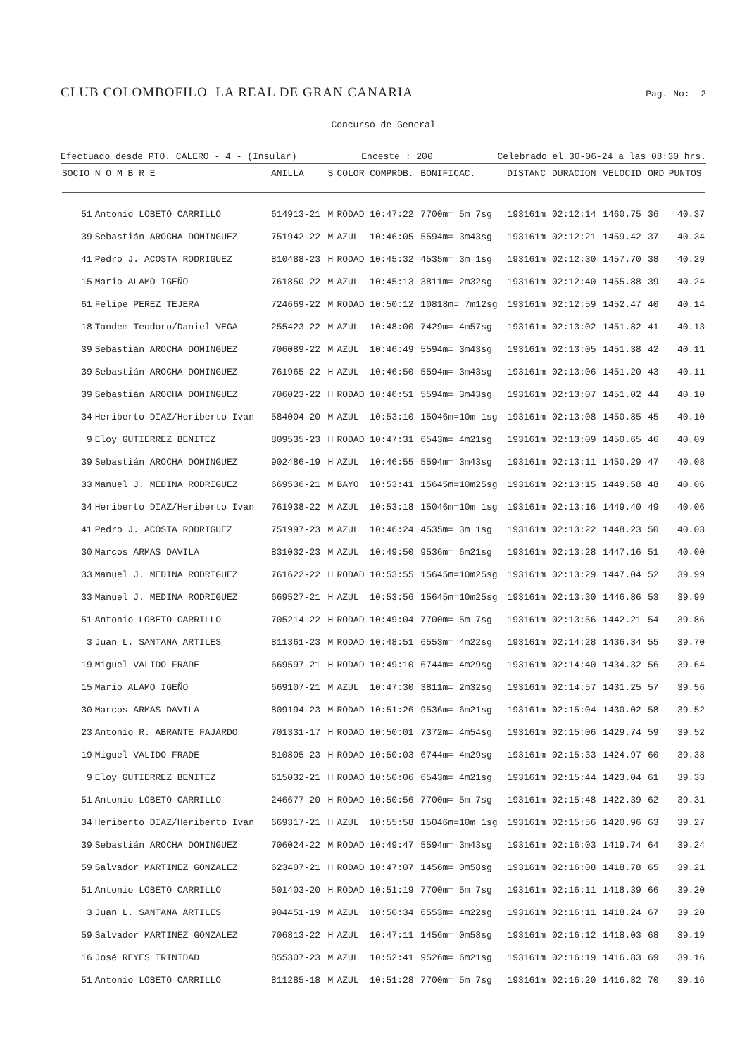CLUB COLOMBOFILO LA REAL DE GRAN CANARIA
Pag. No: 2
Concurso de General
Efectuado desde PTO. CALERO - 4 - (Insular) Enceste : 200 Celebrado el 30-06-24 a las 08:30 hrs.
| SOCIO | N O M B R E | ANILLA | S | COLOR | COMPROB. | BONIFICAC. | DISTANC | DURACION | VELOCID | ORD | PUNTOS |
| --- | --- | --- | --- | --- | --- | --- | --- | --- | --- | --- | --- |
| 51 | Antonio LOBETO CARRILLO | 614913-21 | M | RODAD | 10:47:22 | 7700m= 5m 7sg | 193161m | 02:12:14 | 1460.75 | 36 | 40.37 |
| 39 | Sebastián AROCHA DOMINGUEZ | 751942-22 | M | AZUL | 10:46:05 | 5594m= 3m43sg | 193161m | 02:12:21 | 1459.42 | 37 | 40.34 |
| 41 | Pedro J. ACOSTA RODRIGUEZ | 810488-23 | H | RODAD | 10:45:32 | 4535m= 3m 1sg | 193161m | 02:12:30 | 1457.70 | 38 | 40.29 |
| 15 | Mario ALAMO IGEÑO | 761850-22 | M | AZUL | 10:45:13 | 3811m= 2m32sg | 193161m | 02:12:40 | 1455.88 | 39 | 40.24 |
| 61 | Felipe PEREZ TEJERA | 724669-22 | M | RODAD | 10:50:12 | 10818m= 7m12sg | 193161m | 02:12:59 | 1452.47 | 40 | 40.14 |
| 18 | Tandem Teodoro/Daniel VEGA | 255423-22 | M | AZUL | 10:48:00 | 7429m= 4m57sg | 193161m | 02:13:02 | 1451.82 | 41 | 40.13 |
| 39 | Sebastián AROCHA DOMINGUEZ | 706089-22 | M | AZUL | 10:46:49 | 5594m= 3m43sg | 193161m | 02:13:05 | 1451.38 | 42 | 40.11 |
| 39 | Sebastián AROCHA DOMINGUEZ | 761965-22 | H | AZUL | 10:46:50 | 5594m= 3m43sg | 193161m | 02:13:06 | 1451.20 | 43 | 40.11 |
| 39 | Sebastián AROCHA DOMINGUEZ | 706023-22 | H | RODAD | 10:46:51 | 5594m= 3m43sg | 193161m | 02:13:07 | 1451.02 | 44 | 40.10 |
| 34 | Heriberto DIAZ/Heriberto Ivan | 584004-20 | M | AZUL | 10:53:10 | 15046m=10m 1sg | 193161m | 02:13:08 | 1450.85 | 45 | 40.10 |
| 9 | Eloy GUTIERREZ BENITEZ | 809535-23 | H | RODAD | 10:47:31 | 6543m= 4m21sg | 193161m | 02:13:09 | 1450.65 | 46 | 40.09 |
| 39 | Sebastián AROCHA DOMINGUEZ | 902486-19 | H | AZUL | 10:46:55 | 5594m= 3m43sg | 193161m | 02:13:11 | 1450.29 | 47 | 40.08 |
| 33 | Manuel J. MEDINA RODRIGUEZ | 669536-21 | M | BAYO | 10:53:41 | 15645m=10m25sg | 193161m | 02:13:15 | 1449.58 | 48 | 40.06 |
| 34 | Heriberto DIAZ/Heriberto Ivan | 761938-22 | M | AZUL | 10:53:18 | 15046m=10m 1sg | 193161m | 02:13:16 | 1449.40 | 49 | 40.06 |
| 41 | Pedro J. ACOSTA RODRIGUEZ | 751997-23 | M | AZUL | 10:46:24 | 4535m= 3m 1sg | 193161m | 02:13:22 | 1448.23 | 50 | 40.03 |
| 30 | Marcos ARMAS DAVILA | 831032-23 | M | AZUL | 10:49:50 | 9536m= 6m21sg | 193161m | 02:13:28 | 1447.16 | 51 | 40.00 |
| 33 | Manuel J. MEDINA RODRIGUEZ | 761622-22 | H | RODAD | 10:53:55 | 15645m=10m25sg | 193161m | 02:13:29 | 1447.04 | 52 | 39.99 |
| 33 | Manuel J. MEDINA RODRIGUEZ | 669527-21 | H | AZUL | 10:53:56 | 15645m=10m25sg | 193161m | 02:13:30 | 1446.86 | 53 | 39.99 |
| 51 | Antonio LOBETO CARRILLO | 705214-22 | H | RODAD | 10:49:04 | 7700m= 5m 7sg | 193161m | 02:13:56 | 1442.21 | 54 | 39.86 |
| 3 | Juan L. SANTANA ARTILES | 811361-23 | M | RODAD | 10:48:51 | 6553m= 4m22sg | 193161m | 02:14:28 | 1436.34 | 55 | 39.70 |
| 19 | Miguel VALIDO FRADE | 669597-21 | H | RODAD | 10:49:10 | 6744m= 4m29sg | 193161m | 02:14:40 | 1434.32 | 56 | 39.64 |
| 15 | Mario ALAMO IGEÑO | 669107-21 | M | AZUL | 10:47:30 | 3811m= 2m32sg | 193161m | 02:14:57 | 1431.25 | 57 | 39.56 |
| 30 | Marcos ARMAS DAVILA | 809194-23 | M | RODAD | 10:51:26 | 9536m= 6m21sg | 193161m | 02:15:04 | 1430.02 | 58 | 39.52 |
| 23 | Antonio R. ABRANTE FAJARDO | 701331-17 | H | RODAD | 10:50:01 | 7372m= 4m54sg | 193161m | 02:15:06 | 1429.74 | 59 | 39.52 |
| 19 | Miguel VALIDO FRADE | 810805-23 | H | RODAD | 10:50:03 | 6744m= 4m29sg | 193161m | 02:15:33 | 1424.97 | 60 | 39.38 |
| 9 | Eloy GUTIERREZ BENITEZ | 615032-21 | H | RODAD | 10:50:06 | 6543m= 4m21sg | 193161m | 02:15:44 | 1423.04 | 61 | 39.33 |
| 51 | Antonio LOBETO CARRILLO | 246677-20 | H | RODAD | 10:50:56 | 7700m= 5m 7sg | 193161m | 02:15:48 | 1422.39 | 62 | 39.31 |
| 34 | Heriberto DIAZ/Heriberto Ivan | 669317-21 | H | AZUL | 10:55:58 | 15046m=10m 1sg | 193161m | 02:15:56 | 1420.96 | 63 | 39.27 |
| 39 | Sebastián AROCHA DOMINGUEZ | 706024-22 | M | RODAD | 10:49:47 | 5594m= 3m43sg | 193161m | 02:16:03 | 1419.74 | 64 | 39.24 |
| 59 | Salvador MARTINEZ GONZALEZ | 623407-21 | H | RODAD | 10:47:07 | 1456m= 0m58sg | 193161m | 02:16:08 | 1418.78 | 65 | 39.21 |
| 51 | Antonio LOBETO CARRILLO | 501403-20 | H | RODAD | 10:51:19 | 7700m= 5m 7sg | 193161m | 02:16:11 | 1418.39 | 66 | 39.20 |
| 3 | Juan L. SANTANA ARTILES | 904451-19 | M | AZUL | 10:50:34 | 6553m= 4m22sg | 193161m | 02:16:11 | 1418.24 | 67 | 39.20 |
| 59 | Salvador MARTINEZ GONZALEZ | 706813-22 | H | AZUL | 10:47:11 | 1456m= 0m58sg | 193161m | 02:16:12 | 1418.03 | 68 | 39.19 |
| 16 | José REYES TRINIDAD | 855307-23 | M | AZUL | 10:52:41 | 9526m= 6m21sg | 193161m | 02:16:19 | 1416.83 | 69 | 39.16 |
| 51 | Antonio LOBETO CARRILLO | 811285-18 | M | AZUL | 10:51:28 | 7700m= 5m 7sg | 193161m | 02:16:20 | 1416.82 | 70 | 39.16 |